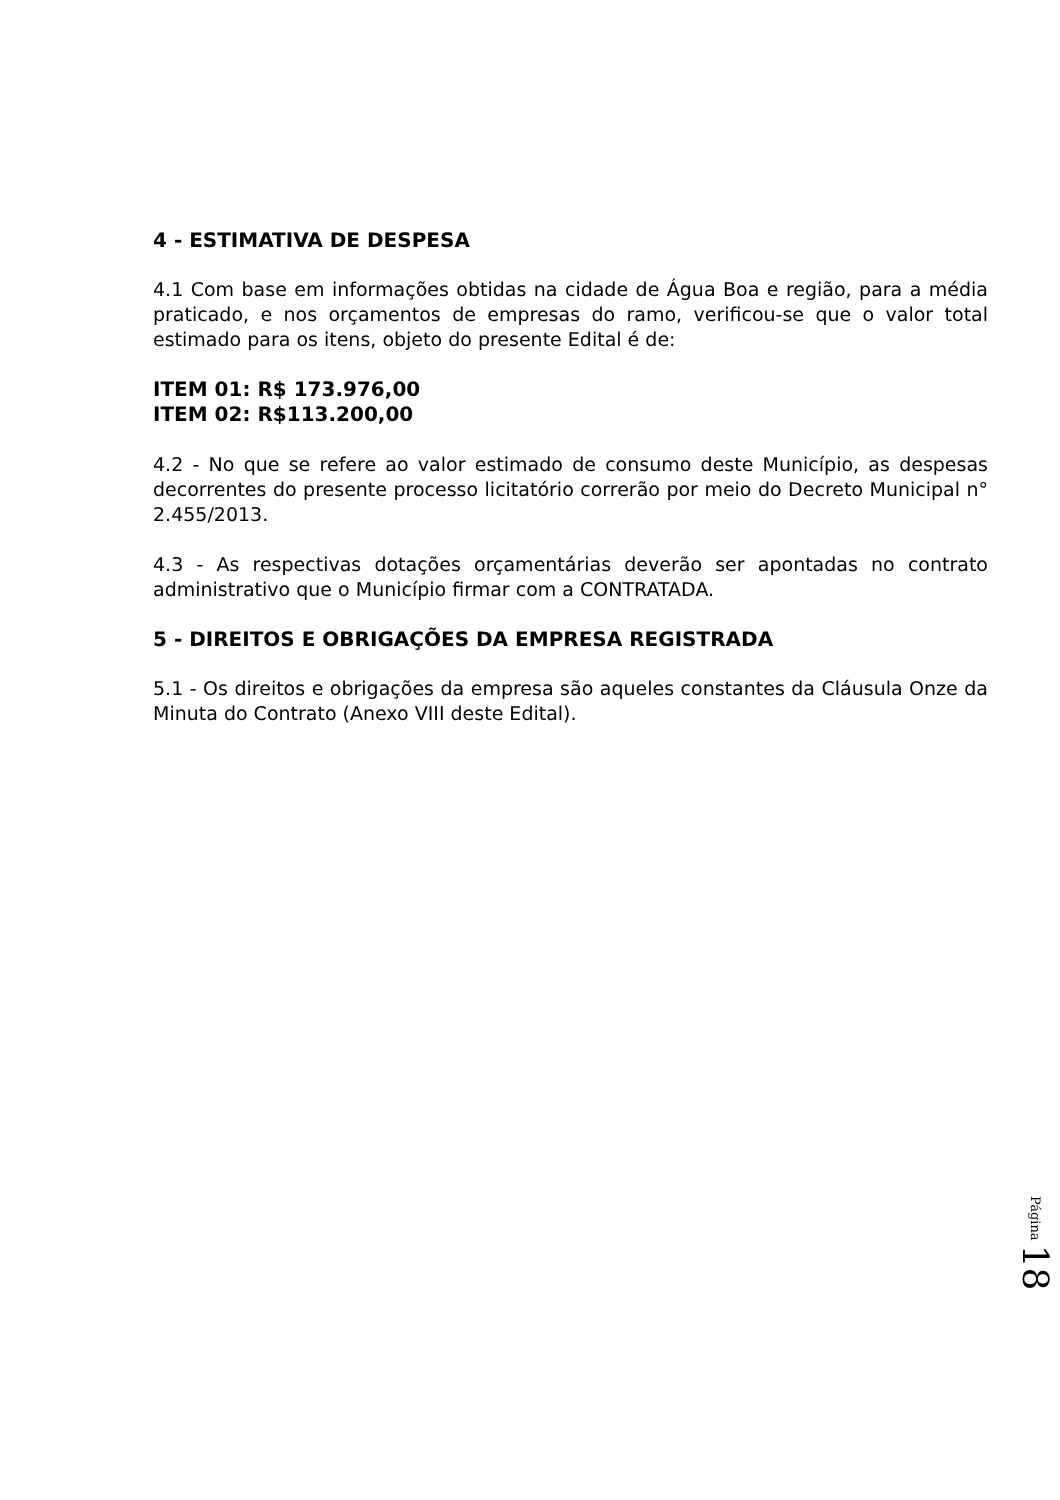4 - ESTIMATIVA DE DESPESA
4.1 Com base em informações obtidas na cidade de Água Boa e região, para a média praticado, e nos orçamentos de empresas do ramo, verificou-se que o valor total estimado para os itens, objeto do presente Edital é de:
ITEM 01: R$ 173.976,00
ITEM 02: R$113.200,00
4.2 - No que se refere ao valor estimado de consumo deste Município, as despesas decorrentes do presente processo licitatório correrão por meio do Decreto Municipal n° 2.455/2013.
4.3 - As respectivas dotações orçamentárias deverão ser apontadas no contrato administrativo que o Município firmar com a CONTRATADA.
5 - DIREITOS E OBRIGAÇÕES DA EMPRESA REGISTRADA
5.1 - Os direitos e obrigações da empresa são aqueles constantes da Cláusula Onze da Minuta do Contrato (Anexo VIII deste Edital).
Página 18